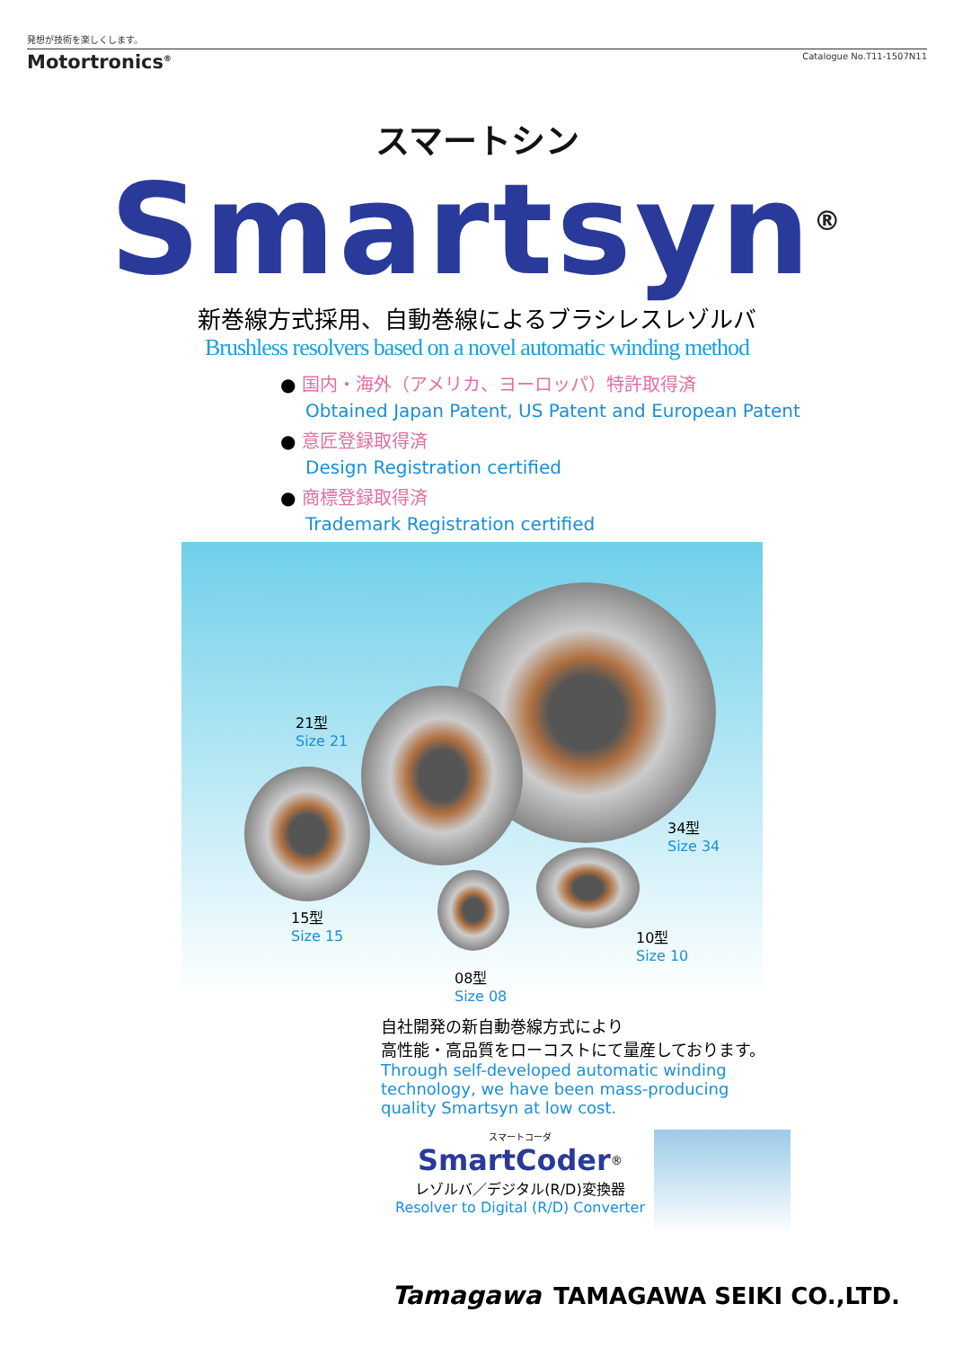発想が技術を楽しくします。
Motortronics<sup>®</sup> Catalogue No.T11-1507N11
スマートシン
Smartsyn<sup>®</sup>
新巻線方式採用、自動巻線によるブラシレスレゾルバ
Brushless resolvers based on a novel automatic winding method
● 国内・海外（アメリカ、ヨーロッパ）特許取得済
Obtained Japan Patent, US Patent and European Patent
● 意匠登録取得済
Design Registration certified
● 商標登録取得済
Trademark Registration certified
21型
Size 21
34型
Size 34
15型
Size 15
10型
Size 10
08型
Size 08
自社開発の新自動巻線方式により
高性能・高品質をローコストにて量産しております。
Through self-developed automatic winding
technology, we have been mass-producing
quality Smartsyn at low cost.
スマートコーダ
SmartCoder<sup>®</sup>
レゾルバ／デジタル(R/D)変換器
Resolver to Digital (R/D) Converter
Tamagawa TAMAGAWA SEIKI CO.,LTD.